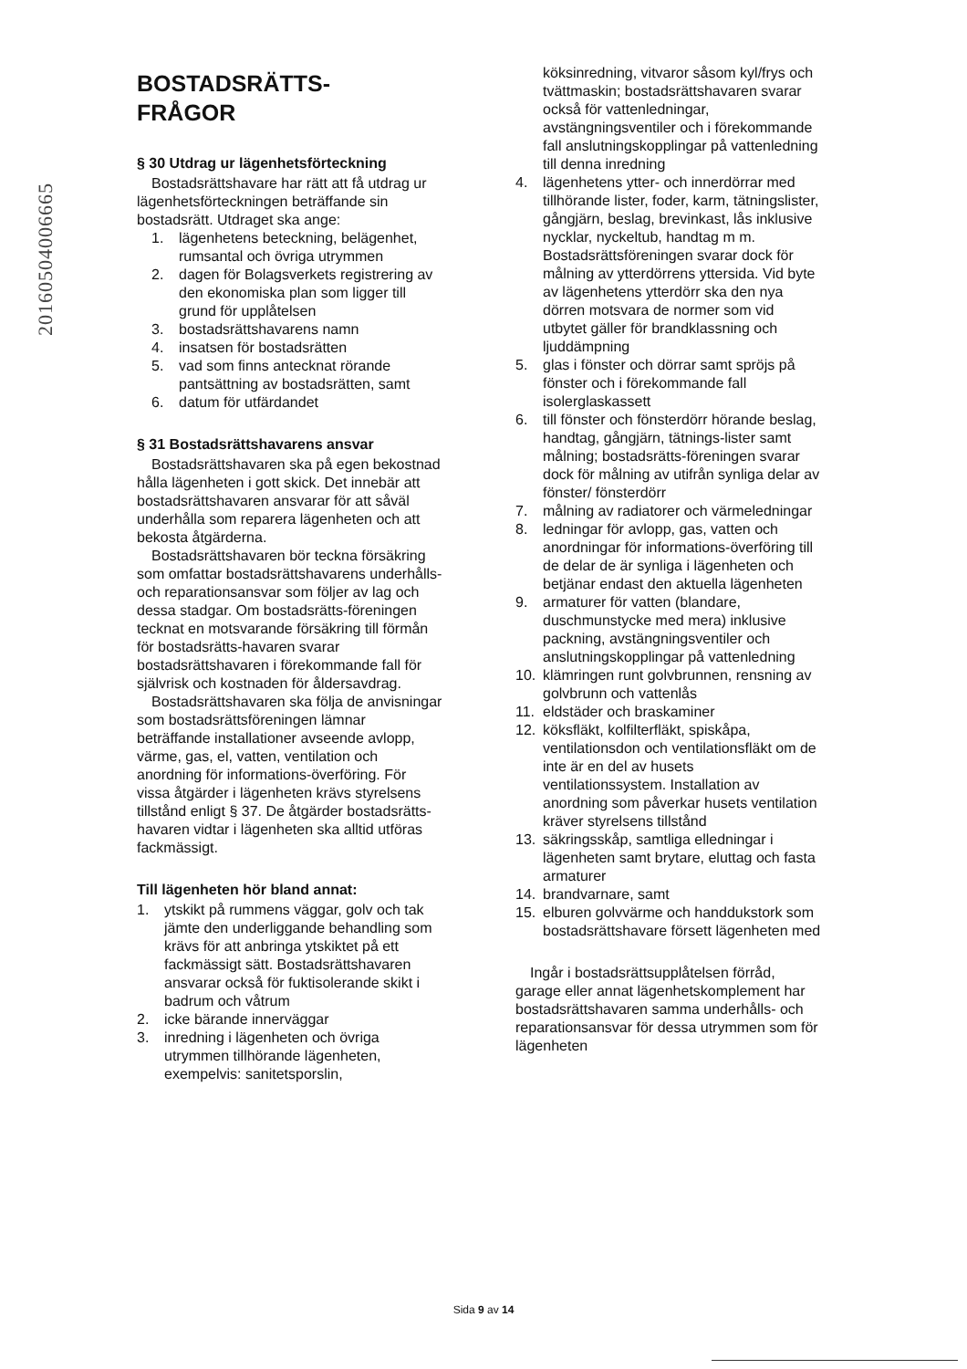20160504006665
BOSTADSRÄTTS-
FRÅGOR
§ 30 Utdrag ur lägenhetsförteckning
Bostadsrättshavare har rätt att få utdrag ur lägenhetsförteckningen beträffande sin bostadsrätt. Utdraget ska ange:
1. lägenhetens beteckning, belägenhet, rumsantal och övriga utrymmen
2. dagen för Bolagsverkets registrering av den ekonomiska plan som ligger till grund för upplåtelsen
3. bostadsrättshavarens namn
4. insatsen för bostadsrätten
5. vad som finns antecknat rörande pantsättning av bostadsrätten, samt
6. datum för utfärdandet
§ 31 Bostadsrättshavarens ansvar
Bostadsrättshavaren ska på egen bekostnad hålla lägenheten i gott skick. Det innebär att bostadsrättshavaren ansvarar för att såväl underhålla som reparera lägenheten och att bekosta åtgärderna.
Bostadsrättshavaren bör teckna försäkring som omfattar bostadsrättshavarens underhålls- och reparationsansvar som följer av lag och dessa stadgar. Om bostadsrätts-föreningen tecknat en motsvarande försäkring till förmån för bostadsrätts-havaren svarar bostadsrättshavaren i förekommande fall för självrisk och kostnaden för åldersavdrag.
Bostadsrättshavaren ska följa de anvisningar som bostadsrättsföreningen lämnar beträffande installationer avseende avlopp, värme, gas, el, vatten, ventilation och anordning för informations-överföring. För vissa åtgärder i lägenheten krävs styrelsens tillstånd enligt § 37. De åtgärder bostadsrätts-havaren vidtar i lägenheten ska alltid utföras fackmässigt.
Till lägenheten hör bland annat:
1. ytskikt på rummens väggar, golv och tak jämte den underliggande behandling som krävs för att anbringa ytskiktet på ett fackmässigt sätt. Bostadsrättshavaren ansvarar också för fuktisolerande skikt i badrum och våtrum
2. icke bärande innerväggar
3. inredning i lägenheten och övriga utrymmen tillhörande lägenheten, exempelvis: sanitetsporslin,
köksinredning, vitvaror såsom kyl/frys och tvättmaskin; bostadsrättshavaren svarar också för vattenledningar, avstängningsventiler och i förekommande fall anslutningskopplingar på vattenledning till denna inredning
4. lägenhetens ytter- och innerdörrar med tillhörande lister, foder, karm, tätningslister, gångjärn, beslag, brevinkast, lås inklusive nycklar, nyckeltub, handtag m m. Bostadsrättsföreningen svarar dock för målning av ytterdörrens yttersida. Vid byte av lägenhetens ytterdörr ska den nya dörren motsvara de normer som vid utbytet gäller för brandklassning och ljuddämpning
5. glas i fönster och dörrar samt spröjs på fönster och i förekommande fall isolerglaskassett
6. till fönster och fönsterdörr hörande beslag, handtag, gångjärn, tätnings-lister samt målning; bostadsrätts-föreningen svarar dock för målning av utifrån synliga delar av fönster/ fönsterdörr
7. målning av radiatorer och värmeledningar
8. ledningar för avlopp, gas, vatten och anordningar för informations-överföring till de delar de är synliga i lägenheten och betjänar endast den aktuella lägenheten
9. armaturer för vatten (blandare, duschmunstycke med mera) inklusive packning, avstängningsventiler och anslutningskopplingar på vattenledning
10. klämringen runt golvbrunnen, rensning av golvbrunn och vattenlås
11. eldstäder och braskaminer
12. köksfläkt, kolfilterfläkt, spiskåpa, ventilationsdon och ventilationsfläkt om de inte är en del av husets ventilationssystem. Installation av anordning som påverkar husets ventilation kräver styrelsens tillstånd
13. säkringsskåp, samtliga elledningar i lägenheten samt brytare, eluttag och fasta armaturer
14. brandvarnare, samt
15. elburen golvvärme och handdukstork som bostadsrättshavare försett lägenheten med
Ingår i bostadsrättsupplåtelsen förråd, garage eller annat lägenhetskomplement har bostadsrättshavaren samma underhålls- och reparationsansvar för dessa utrymmen som för lägenheten
Sida 9 av 14